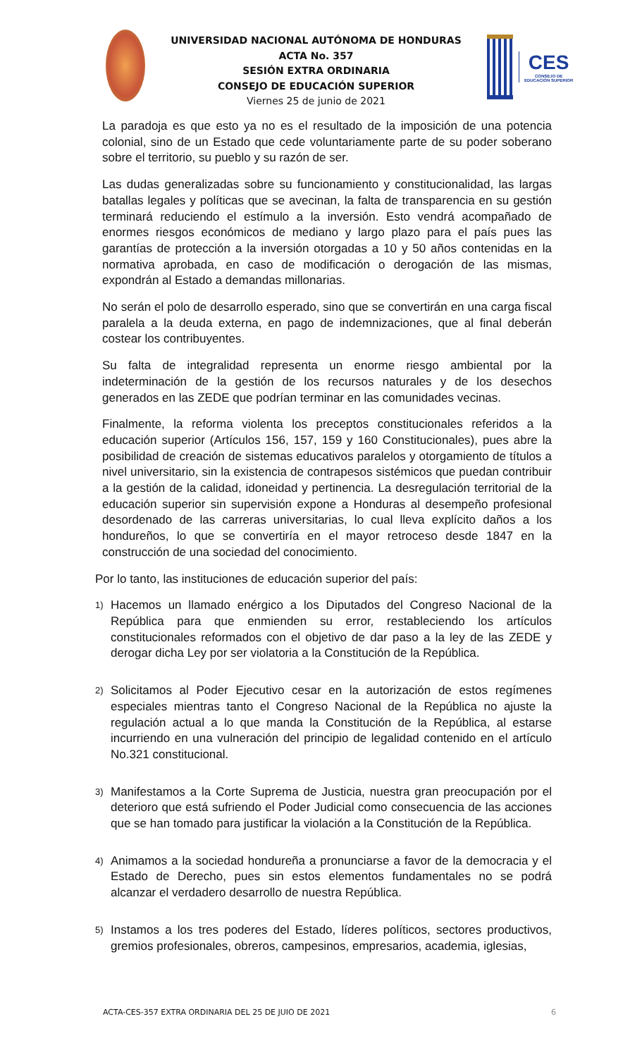UNIVERSIDAD NACIONAL AUTÓNOMA DE HONDURAS
ACTA No. 357
SESIÓN EXTRA ORDINARIA
CONSEJO DE EDUCACIÓN SUPERIOR
Viernes 25 de junio de 2021
CES
CONSEJO DE EDUCACIÓN SUPERIOR
La paradoja es que esto ya no es el resultado de la imposición de una potencia colonial, sino de un Estado que cede voluntariamente parte de su poder soberano sobre el territorio, su pueblo y su razón de ser.
Las dudas generalizadas sobre su funcionamiento y constitucionalidad, las largas batallas legales y políticas que se avecinan, la falta de transparencia en su gestión terminará reduciendo el estímulo a la inversión. Esto vendrá acompañado de enormes riesgos económicos de mediano y largo plazo para el país pues las garantías de protección a la inversión otorgadas a 10 y 50 años contenidas en la normativa aprobada, en caso de modificación o derogación de las mismas, expondrán al Estado a demandas millonarias.
No serán el polo de desarrollo esperado, sino que se convertirán en una carga fiscal paralela a la deuda externa, en pago de indemnizaciones, que al final deberán costear los contribuyentes.
Su falta de integralidad representa un enorme riesgo ambiental por la indeterminación de la gestión de los recursos naturales y de los desechos generados en las ZEDE que podrían terminar en las comunidades vecinas.
Finalmente, la reforma violenta los preceptos constitucionales referidos a la educación superior (Artículos 156, 157, 159 y 160 Constitucionales), pues abre la posibilidad de creación de sistemas educativos paralelos y otorgamiento de títulos a nivel universitario, sin la existencia de contrapesos sistémicos que puedan contribuir a la gestión de la calidad, idoneidad y pertinencia. La desregulación territorial de la educación superior sin supervisión expone a Honduras al desempeño profesional desordenado de las carreras universitarias, lo cual lleva explícito daños a los hondureños, lo que se convertiría en el mayor retroceso desde 1847 en la construcción de una sociedad del conocimiento.
Por lo tanto, las instituciones de educación superior del país:
1) Hacemos un llamado enérgico a los Diputados del Congreso Nacional de la República para que enmienden su error, restableciendo los artículos constitucionales reformados con el objetivo de dar paso a la ley de las ZEDE y derogar dicha Ley por ser violatoria a la Constitución de la República.
2) Solicitamos al Poder Ejecutivo cesar en la autorización de estos regímenes especiales mientras tanto el Congreso Nacional de la República no ajuste la regulación actual a lo que manda la Constitución de la República, al estarse incurriendo en una vulneración del principio de legalidad contenido en el artículo No.321 constitucional.
3) Manifestamos a la Corte Suprema de Justicia, nuestra gran preocupación por el deterioro que está sufriendo el Poder Judicial como consecuencia de las acciones que se han tomado para justificar la violación a la Constitución de la República.
4) Animamos a la sociedad hondureña a pronunciarse a favor de la democracia y el Estado de Derecho, pues sin estos elementos fundamentales no se podrá alcanzar el verdadero desarrollo de nuestra República.
5) Instamos a los tres poderes del Estado, líderes políticos, sectores productivos, gremios profesionales, obreros, campesinos, empresarios, academia, iglesias,
ACTA-CES-357 EXTRA ORDINARIA DEL 25 DE JUIO DE 2021 6